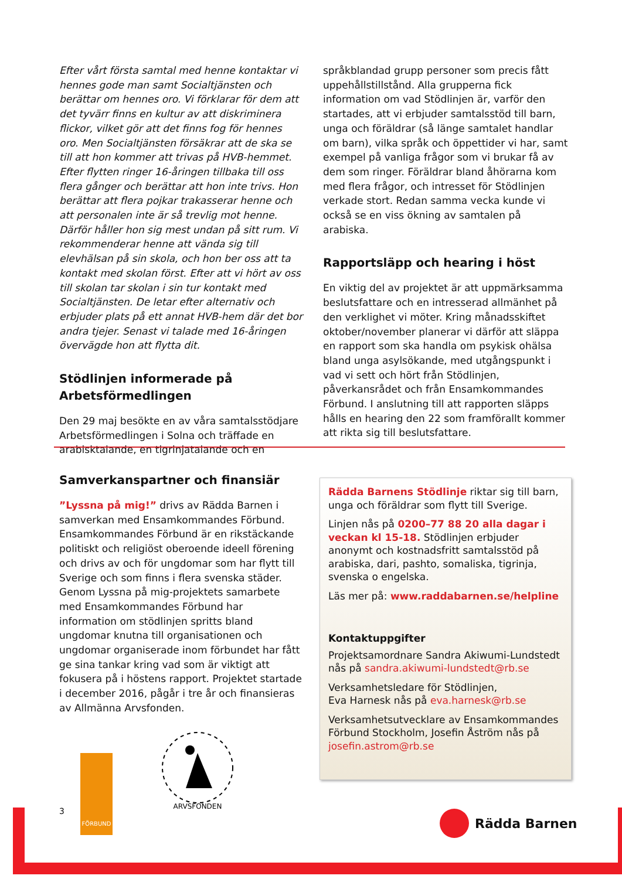Efter vårt första samtal med henne kontaktar vi hennes gode man samt Socialtjänsten och berättar om hennes oro. Vi förklarar för dem att det tyvärr finns en kultur av att diskriminera flickor, vilket gör att det finns fog för hennes oro. Men Socialtjänsten försäkrar att de ska se till att hon kommer att trivas på HVB-hemmet. Efter flytten ringer 16-åringen tillbaka till oss flera gånger och berättar att hon inte trivs. Hon berättar att flera pojkar trakasserar henne och att personalen inte är så trevlig mot henne. Därför håller hon sig mest undan på sitt rum. Vi rekommenderar henne att vända sig till elevhälsan på sin skola, och hon ber oss att ta kontakt med skolan först. Efter att vi hört av oss till skolan tar skolan i sin tur kontakt med Socialtjänsten. De letar efter alternativ och erbjuder plats på ett annat HVB-hem där det bor andra tjejer. Senast vi talade med 16-åringen övervägde hon att flytta dit.
Stödlinjen informerade på Arbetsförmedlingen
Den 29 maj besökte en av våra samtalsstödjare Arbetsförmedlingen i Solna och träffade en arabisktalande, en tigrinjatalande och en
språkblandad grupp personer som precis fått uppehållstillstånd. Alla grupperna fick information om vad Stödlinjen är, varför den startades, att vi erbjuder samtalsstöd till barn, unga och föräldrar (så länge samtalet handlar om barn), vilka språk och öppettider vi har, samt exempel på vanliga frågor som vi brukar få av dem som ringer. Föräldrar bland åhörarna kom med flera frågor, och intresset för Stödlinjen verkade stort. Redan samma vecka kunde vi också se en viss ökning av samtalen på arabiska.
Rapportsläpp och hearing i höst
En viktig del av projektet är att uppmärksamma beslutsfattare och en intresserad allmänhet på den verklighet vi möter. Kring månadsskiftet oktober/november planerar vi därför att släppa en rapport som ska handla om psykisk ohälsa bland unga asylsökande, med utgångspunkt i vad vi sett och hört från Stödlinjen, påverkansrådet och från Ensamkommandes Förbund. I anslutning till att rapporten släpps hålls en hearing den 22 som framförallt kommer att rikta sig till beslutsfattare.
Samverkanspartner och finansiär
”Lyssna på mig!” drivs av Rädda Barnen i samverkan med Ensamkommandes Förbund. Ensamkommandes Förbund är en rikstäckande politiskt och religiöst oberoende ideell förening och drivs av och för ungdomar som har flytt till Sverige och som finns i flera svenska städer. Genom Lyssna på mig-projektets samarbete med Ensamkommandes Förbund har information om stödlinjen spritts bland ungdomar knutna till organisationen och ungdomar organiserade inom förbundet har fått ge sina tankar kring vad som är viktigt att fokusera på i höstens rapport. Projektet startade i december 2016, pågår i tre år och finansieras av Allmänna Arvsfonden.
FÖRBUND
ARVSFONDEN
Rädda Barnens Stödlinje riktar sig till barn, unga och föräldrar som flytt till Sverige.
Linjen nås på 0200–77 88 20 alla dagar i veckan kl 15-18. Stödlinjen erbjuder anonymt och kostnadsfritt samtalsstöd på arabiska, dari, pashto, somaliska, tigrinja, svenska o engelska.
Läs mer på: www.raddabarnen.se/helpline
Kontaktuppgifter
Projektsamordnare Sandra Akiwumi-Lundstedt nås på sandra.akiwumi-lundstedt@rb.se
Verksamhetsledare för Stödlinjen,
Eva Harnesk nås på eva.harnesk@rb.se
Verksamhetsutvecklare av Ensamkommandes Förbund Stockholm, Josefin Åström nås på josefin.astrom@rb.se
3 Rädda Barnen